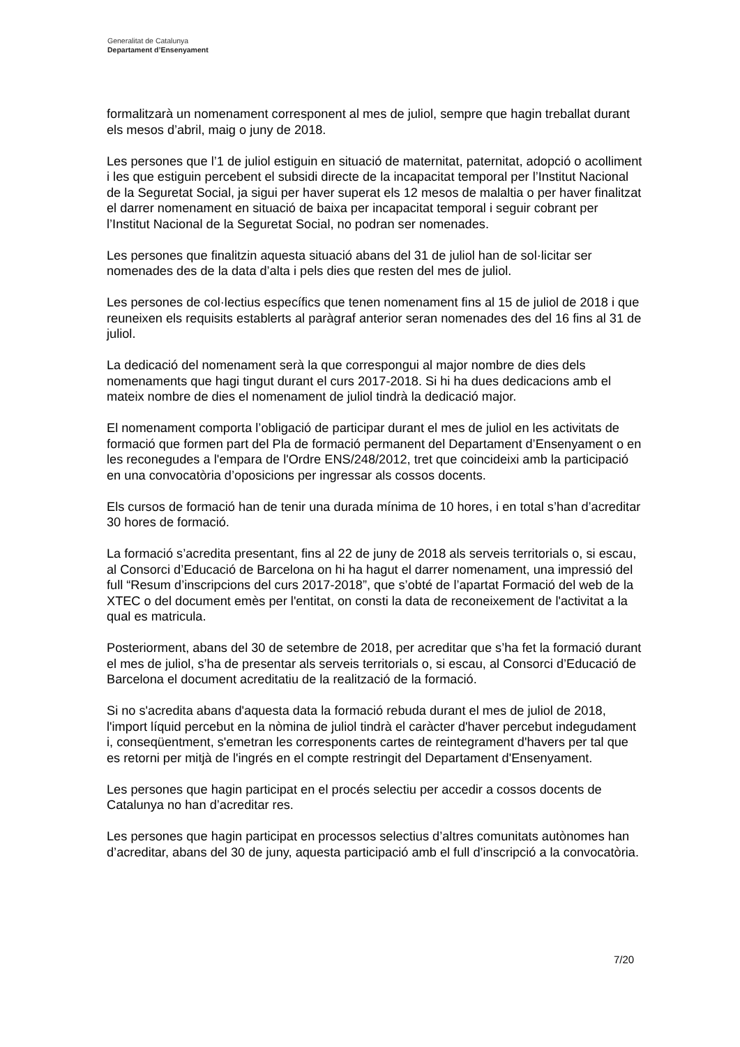Generalitat de Catalunya
Departament d’Ensenyament
formalitzarà un nomenament corresponent al mes de juliol, sempre que hagin treballat durant els mesos d’abril, maig o juny de 2018.
Les persones que l’1 de juliol estiguin en situació de maternitat, paternitat, adopció o acolliment i les que estiguin percebent el subsidi directe de la incapacitat temporal per l’Institut Nacional de la Seguretat Social, ja sigui per haver superat els 12 mesos de malaltia o per haver finalitzat el darrer nomenament en situació de baixa per incapacitat temporal i seguir cobrant per l’Institut Nacional de la Seguretat Social, no podran ser nomenades.
Les persones que finalitzin aquesta situació abans del 31 de juliol han de sol·licitar ser nomenades des de la data d’alta i pels dies que resten del mes de juliol.
Les persones de col·lectius específics que tenen nomenament fins al 15 de juliol de 2018 i que reuneixen els requisits establerts al paràgraf anterior seran nomenades des del 16 fins al 31 de juliol.
La dedicació del nomenament serà la que correspongui al major nombre de dies dels nomenaments que hagi tingut durant el curs 2017-2018. Si hi ha dues dedicacions amb el mateix nombre de dies el nomenament de juliol tindrà la dedicació major.
El nomenament comporta l’obligació de participar durant el mes de juliol en les activitats de formació que formen part del Pla de formació permanent del Departament d’Ensenyament o en les reconegudes a l'empara de l'Ordre ENS/248/2012, tret que coincideixi amb la participació en una convocatòria d’oposicions per ingressar als cossos docents.
Els cursos de formació han de tenir una durada mínima de 10 hores, i en total s’han d’acreditar 30 hores de formació.
La formació s’acredita presentant, fins al 22 de juny de 2018 als serveis territorials o, si escau, al Consorci d’Educació de Barcelona on hi ha hagut el darrer nomenament, una impressió del full “Resum d’inscripcions del curs 2017-2018”, que s’obté de l’apartat Formació del web de la XTEC o del document emès per l'entitat, on consti la data de reconeixement de l'activitat a la qual es matricula.
Posteriorment, abans del 30 de setembre de 2018, per acreditar que s’ha fet la formació durant el mes de juliol, s’ha de presentar als serveis territorials o, si escau, al Consorci d’Educació de Barcelona el document acreditatiu de la realització de la formació.
Si no s'acredita abans d'aquesta data la formació rebuda durant el mes de juliol de 2018, l'import líquid percebut en la nòmina de juliol tindrà el caràcter d'haver percebut indegudament i, conseqüentment, s'emetran les corresponents cartes de reintegrament d'havers per tal que es retorni per mitjà de l'ingrés en el compte restringit del Departament d'Ensenyament.
Les persones que hagin participat en el procés selectiu per accedir a cossos docents de Catalunya no han d’acreditar res.
Les persones que hagin participat en processos selectius d’altres comunitats autònomes han d’acreditar, abans del 30 de juny, aquesta participació amb el full d’inscripció a la convocatòria.
7/20